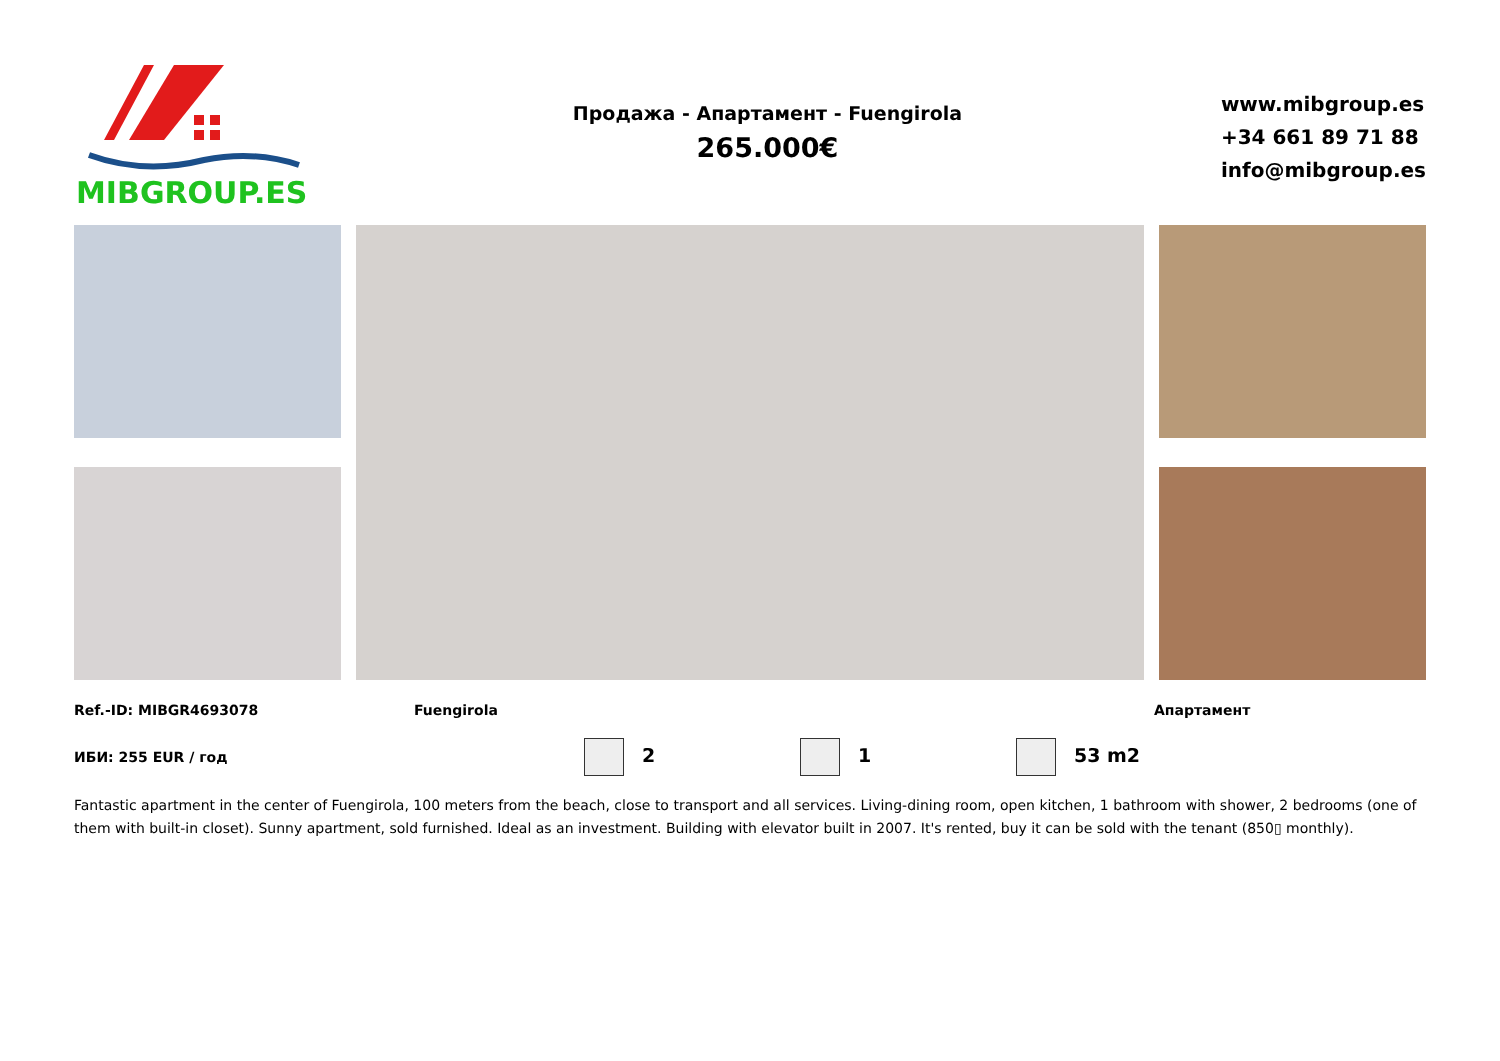MIBGROUP.ES
Продажа - Апартамент - Fuengirola
265.000€
www.mibgroup.es
+34 661 89 71 88
info@mibgroup.es
Ref.-ID: MIBGR4693078 Fuengirola Апартамент
ИБИ: 255 EUR / год 2 1 53 m2
Fantastic apartment in the center of Fuengirola, 100 meters from the beach, close to transport and all services. Living-dining room, open kitchen, 1 bathroom with shower, 2 bedrooms (one of them with built-in closet). Sunny apartment, sold furnished. Ideal as an investment. Building with elevator built in 2007. It's rented, buy it can be sold with the tenant (850▯ monthly).